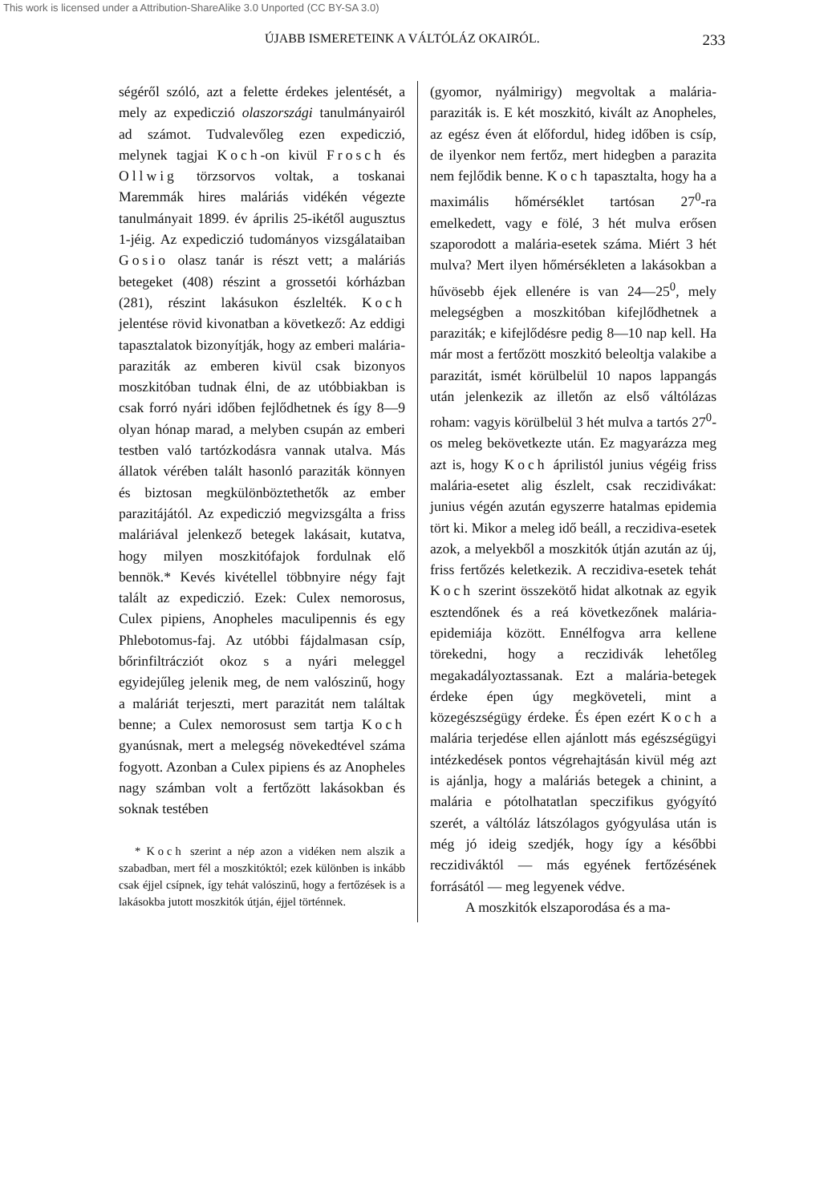This work is licensed under a Attribution-ShareAlike 3.0 Unported (CC BY-SA 3.0)
ÚJABB ISMERETEINK A VÁLTÓLÁZ OKAIRÓL. 233
ségéről szóló, azt a felette érdekes jelentését, a mely az expediczió olaszországi tanulmányairól ad számot. Tudvalevőleg ezen expediczió, melynek tagjai Koch-on kivül Frosch és Ollwig törzsorvos voltak, a toskanai Maremmák hires maláriás vidékén végezte tanulmányait 1899. év április 25-ikétől augusztus 1-jéig. Az expediczió tudományos vizsgálataiban Gosio olasz tanár is részt vett; a maláriás betegeket (408) részint a grossetói kórházban (281), részint lakásukon észlelték. Koch jelentése rövid kivonatban a következő: Az eddigi tapasztalatok bizonyítják, hogy az emberi malária-paraziták az emberen kivül csak bizonyos moszkitóban tudnak élni, de az utóbbiakban is csak forró nyári időben fejlődhetnek és így 8—9 olyan hónap marad, a melyben csupán az emberi testben való tartózkodásra vannak utalva. Más állatok vérében talált hasonló paraziták könnyen és biztosan megkülönböztethetők az ember parazitájától. Az expediczió megvizsgálta a friss maláriával jelenkező betegek lakásait, kutatva, hogy milyen moszkitófajok fordulnak elő bennök.* Kevés kivétellel többnyire négy fajt talált az expediczió. Ezek: Culex nemorosus, Culex pipiens, Anopheles maculipennis és egy Phlebotomus-faj. Az utóbbi fájdalmasan csíp, bőrinfiltrácziót okoz s a nyári meleggel egyidejűleg jelenik meg, de nem valószinű, hogy a maláriát terjeszti, mert parazitát nem találtak benne; a Culex nemorosust sem tartja Koch gyanúsnak, mert a melegség növekedtével száma fogyott. Azonban a Culex pipiens és az Anopheles nagy számban volt a fertőzött lakásokban és soknak testében
* Koch szerint a nép azon a vidéken nem alszik a szabadban, mert fél a moszkitóktól; ezek különben is inkább csak éjjel csípnek, így tehát valószinű, hogy a fertőzések is a lakásokba jutott moszkitók útján, éjjel történnek.
(gyomor, nyálmirigy) megvoltak a malária-paraziták is. E két moszkitó, kivált az Anopheles, az egész éven át előfordul, hideg időben is csíp, de ilyenkor nem fertőz, mert hidegben a parazita nem fejlődik benne. Koch tapasztalta, hogy ha a maximális hőmérséklet tartósan 27<sup>0</sup>-ra emelkedett, vagy e fölé, 3 hét mulva erősen szaporodott a malária-esetek száma. Miért 3 hét mulva? Mert ilyen hőmérsékleten a lakásokban a hűvösebb éjek ellenére is van 24—25<sup>0</sup>, mely melegségben a moszkitóban kifejlődhetnek a paraziták; e kifejlődésre pedig 8—10 nap kell. Ha már most a fertőzött moszkitó beleoltja valakibe a parazitát, ismét körülbelül 10 napos lappangás után jelenkezik az illetőn az első váltólázas roham: vagyis körülbelül 3 hét mulva a tartós 27<sup>0</sup>-os meleg bekövetkezte után. Ez magyarázza meg azt is, hogy Koch áprilistól junius végéig friss malária-esetet alig észlelt, csak reczidivákat: junius végén azután egyszerre hatalmas epidemia tört ki. Mikor a meleg idő beáll, a reczidiva-esetek azok, a melyekből a moszkitók útján azután az új, friss fertőzés keletkezik. A reczidiva-esetek tehát Koch szerint összekötő hidat alkotnak az egyik esztendőnek és a reá következőnek malária-epidemiája között. Ennélfogva arra kellene törekedni, hogy a reczidivák lehetőleg megakadályoztassanak. Ezt a malária-betegek érdeke épen úgy megköveteli, mint a közegészségügy érdeke. És épen ezért Koch a malária terjedése ellen ajánlott más egészségügyi intézkedések pontos végrehajtásán kivül még azt is ajánlja, hogy a maláriás betegek a chinint, a malária e pótolhatatlan speczifikus gyógyító szerét, a váltóláz látszólagos gyógyulása után is még jó ideig szedjék, hogy így a későbbi reczidiváktól — más egyének fertőzésének forrásától — meg legyenek védve.
A moszkitók elszaporodása és a ma-